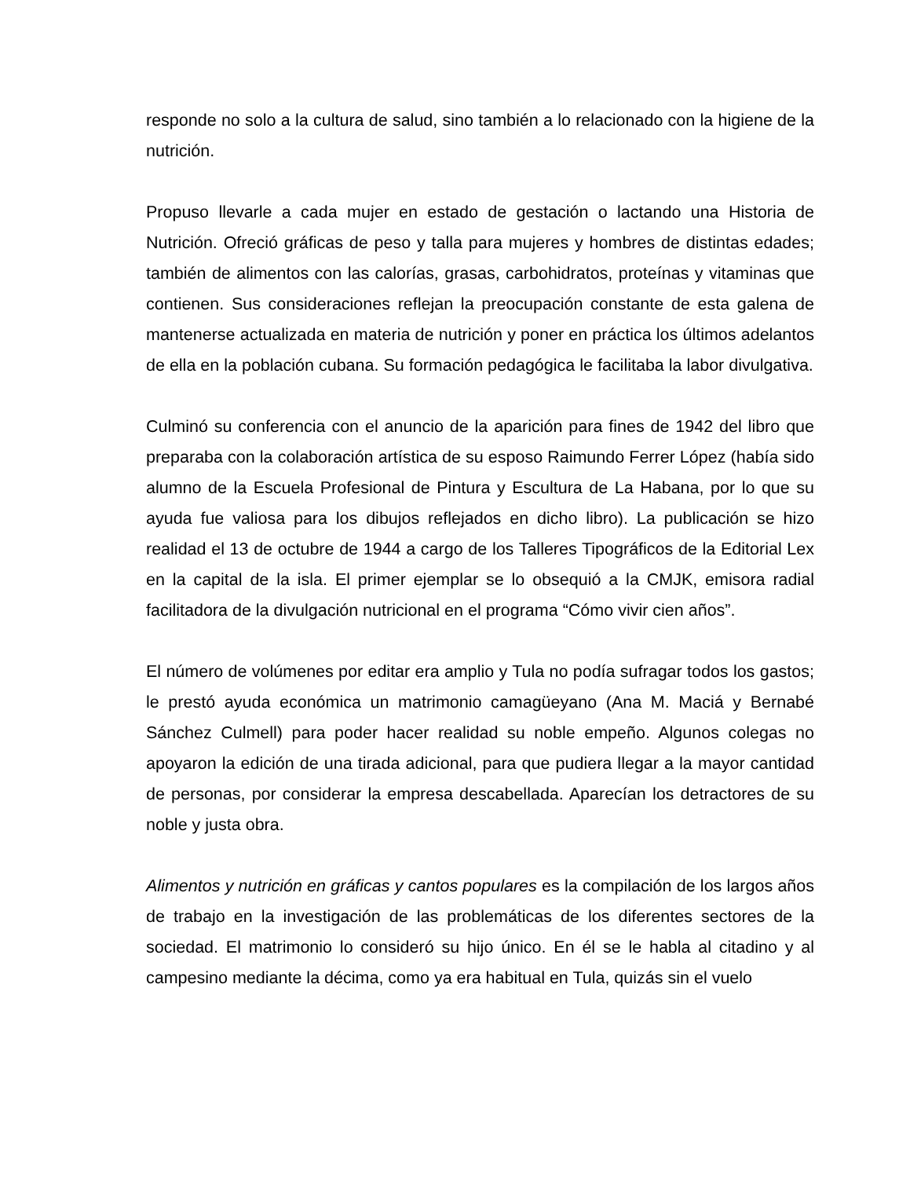responde no solo a la cultura de salud, sino también a lo relacionado con la higiene de la nutrición.
Propuso llevarle a cada mujer en estado de gestación o lactando una Historia de Nutrición. Ofreció gráficas de peso y talla para mujeres y hombres de distintas edades; también de alimentos con las calorías, grasas, carbohidratos, proteínas y vitaminas que contienen. Sus consideraciones reflejan la preocupación constante de esta galena de mantenerse actualizada en materia de nutrición y poner en práctica los últimos adelantos de ella en la población cubana. Su formación pedagógica le facilitaba la labor divulgativa.
Culminó su conferencia con el anuncio de la aparición para fines de 1942 del libro que preparaba con la colaboración artística de su esposo Raimundo Ferrer López (había sido alumno de la Escuela Profesional de Pintura y Escultura de La Habana, por lo que su ayuda fue valiosa para los dibujos reflejados en dicho libro). La publicación se hizo realidad el 13 de octubre de 1944 a cargo de los Talleres Tipográficos de la Editorial Lex en la capital de la isla. El primer ejemplar se lo obsequió a la CMJK, emisora radial facilitadora de la divulgación nutricional en el programa “Cómo vivir cien años”.
El número de volúmenes por editar era amplio y Tula no podía sufragar todos los gastos; le prestó ayuda económica un matrimonio camagüeyano (Ana M. Maciá y Bernabé Sánchez Culmell) para poder hacer realidad su noble empeño. Algunos colegas no apoyaron la edición de una tirada adicional, para que pudiera llegar a la mayor cantidad de personas, por considerar la empresa descabellada. Aparecían los detractores de su noble y justa obra.
Alimentos y nutrición en gráficas y cantos populares es la compilación de los largos años de trabajo en la investigación de las problemáticas de los diferentes sectores de la sociedad. El matrimonio lo consideró su hijo único. En él se le habla al citadino y al campesino mediante la décima, como ya era habitual en Tula, quizás sin el vuelo